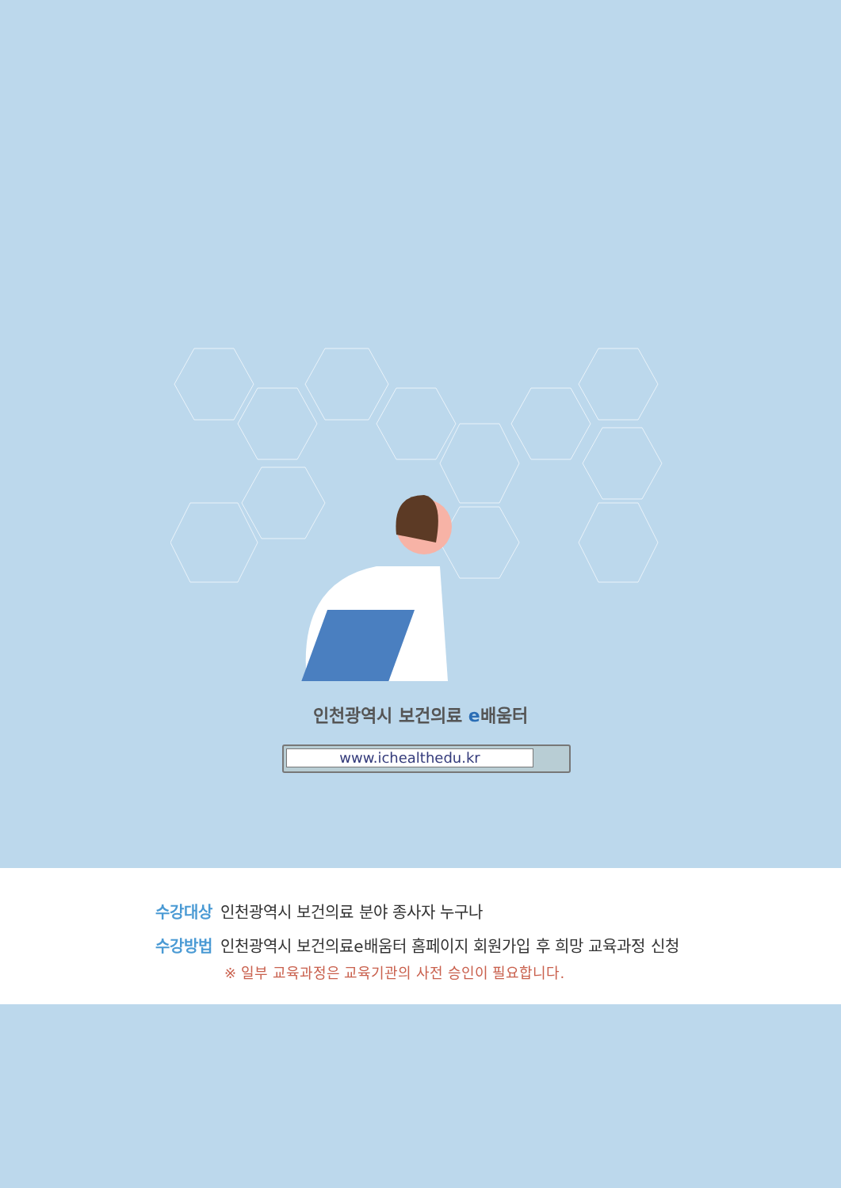인천광역시 보건의료 e배움터
www.ichealthedu.kr
수강대상 인천광역시 보건의료 분야 종사자 누구나
수강방법 인천광역시 보건의료e배움터 홈페이지 회원가입 후 희망 교육과정 신청
※ 일부 교육과정은 교육기관의 사전 승인이 필요합니다.